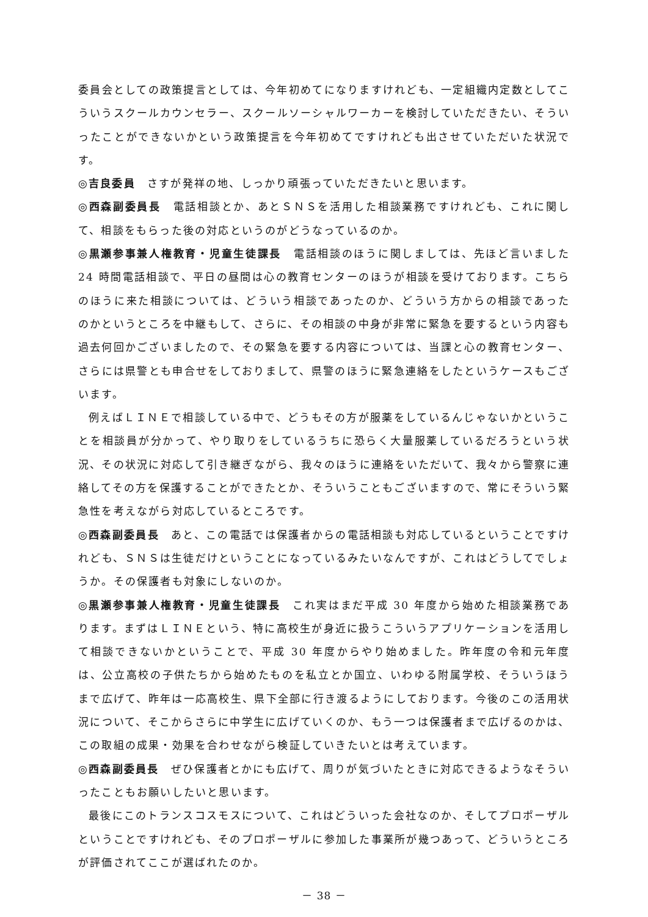委員会としての政策提言としては、今年初めてになりますけれども、一定組織内定数としてこういうスクールカウンセラー、スクールソーシャルワーカーを検討していただきたい、そういったことができないかという政策提言を今年初めてですけれども出させていただいた状況です。
◎吉良委員　さすが発祥の地、しっかり頑張っていただきたいと思います。
◎西森副委員長　電話相談とか、あとＳＮＳを活用した相談業務ですけれども、これに関して、相談をもらった後の対応というのがどうなっているのか。
◎黒瀬参事兼人権教育・児童生徒課長　電話相談のほうに関しましては、先ほど言いました 24 時間電話相談で、平日の昼間は心の教育センターのほうが相談を受けております。こちらのほうに来た相談については、どういう相談であったのか、どういう方からの相談であったのかというところを中継もして、さらに、その相談の中身が非常に緊急を要するという内容も過去何回かございましたので、その緊急を要する内容については、当課と心の教育センター、さらには県警とも申合せをしておりまして、県警のほうに緊急連絡をしたというケースもございます。
例えばＬＩＮＥで相談している中で、どうもその方が服薬をしているんじゃないかということを相談員が分かって、やり取りをしているうちに恐らく大量服薬しているだろうという状況、その状況に対応して引き継ぎながら、我々のほうに連絡をいただいて、我々から警察に連絡してその方を保護することができたとか、そういうこともございますので、常にそういう緊急性を考えながら対応しているところです。
◎西森副委員長　あと、この電話では保護者からの電話相談も対応しているということですけれども、ＳＮＳは生徒だけということになっているみたいなんですが、これはどうしてでしょうか。その保護者も対象にしないのか。
◎黒瀬参事兼人権教育・児童生徒課長　これ実はまだ平成 30 年度から始めた相談業務であります。まずはＬＩＮＥという、特に高校生が身近に扱うこういうアプリケーションを活用して相談できないかということで、平成 30 年度からやり始めました。昨年度の令和元年度は、公立高校の子供たちから始めたものを私立とか国立、いわゆる附属学校、そういうほうまで広げて、昨年は一応高校生、県下全部に行き渡るようにしております。今後のこの活用状況について、そこからさらに中学生に広げていくのか、もう一つは保護者まで広げるのかは、この取組の成果・効果を合わせながら検証していきたいとは考えています。
◎西森副委員長　ぜひ保護者とかにも広げて、周りが気づいたときに対応できるようなそういったこともお願いしたいと思います。
最後にこのトランスコスモスについて、これはどういった会社なのか、そしてプロポーザルということですけれども、そのプロポーザルに参加した事業所が幾つあって、どういうところが評価されてここが選ばれたのか。
－ 38 －